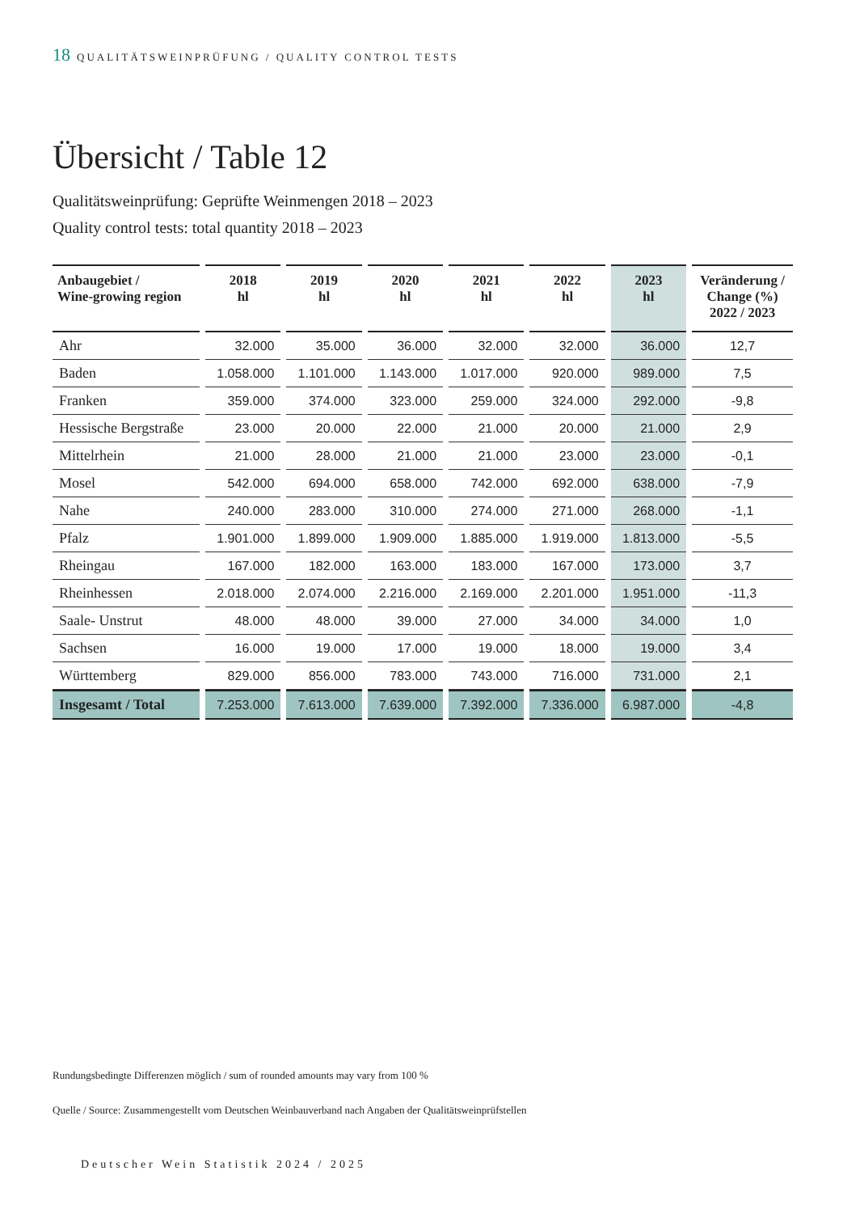18 QUALITÄTSWEINPRÜFUNG / QUALITY CONTROL TESTS
Übersicht / Table 12
Qualitätsweinprüfung: Geprüfte Weinmengen 2018 – 2023
Quality control tests: total quantity 2018 – 2023
| Anbaugebiet / Wine-growing region | 2018 hl | 2019 hl | 2020 hl | 2021 hl | 2022 hl | 2023 hl | Veränderung / Change (%) 2022 / 2023 |
| --- | --- | --- | --- | --- | --- | --- | --- |
| Ahr | 32.000 | 35.000 | 36.000 | 32.000 | 32.000 | 36.000 | 12,7 |
| Baden | 1.058.000 | 1.101.000 | 1.143.000 | 1.017.000 | 920.000 | 989.000 | 7,5 |
| Franken | 359.000 | 374.000 | 323.000 | 259.000 | 324.000 | 292.000 | -9,8 |
| Hessische Bergstraße | 23.000 | 20.000 | 22.000 | 21.000 | 20.000 | 21.000 | 2,9 |
| Mittelrhein | 21.000 | 28.000 | 21.000 | 21.000 | 23.000 | 23.000 | -0,1 |
| Mosel | 542.000 | 694.000 | 658.000 | 742.000 | 692.000 | 638.000 | -7,9 |
| Nahe | 240.000 | 283.000 | 310.000 | 274.000 | 271.000 | 268.000 | -1,1 |
| Pfalz | 1.901.000 | 1.899.000 | 1.909.000 | 1.885.000 | 1.919.000 | 1.813.000 | -5,5 |
| Rheingau | 167.000 | 182.000 | 163.000 | 183.000 | 167.000 | 173.000 | 3,7 |
| Rheinhessen | 2.018.000 | 2.074.000 | 2.216.000 | 2.169.000 | 2.201.000 | 1.951.000 | -11,3 |
| Saale- Unstrut | 48.000 | 48.000 | 39.000 | 27.000 | 34.000 | 34.000 | 1,0 |
| Sachsen | 16.000 | 19.000 | 17.000 | 19.000 | 18.000 | 19.000 | 3,4 |
| Württemberg | 829.000 | 856.000 | 783.000 | 743.000 | 716.000 | 731.000 | 2,1 |
| Insgesamt / Total | 7.253.000 | 7.613.000 | 7.639.000 | 7.392.000 | 7.336.000 | 6.987.000 | -4,8 |
Rundungsbedingte Differenzen möglich / sum of rounded amounts may vary from 100 %
Quelle / Source: Zusammengestellt vom Deutschen Weinbauverband nach Angaben der Qualitätsweinprüfstellen
Deutscher Wein Statistik 2024 / 2025